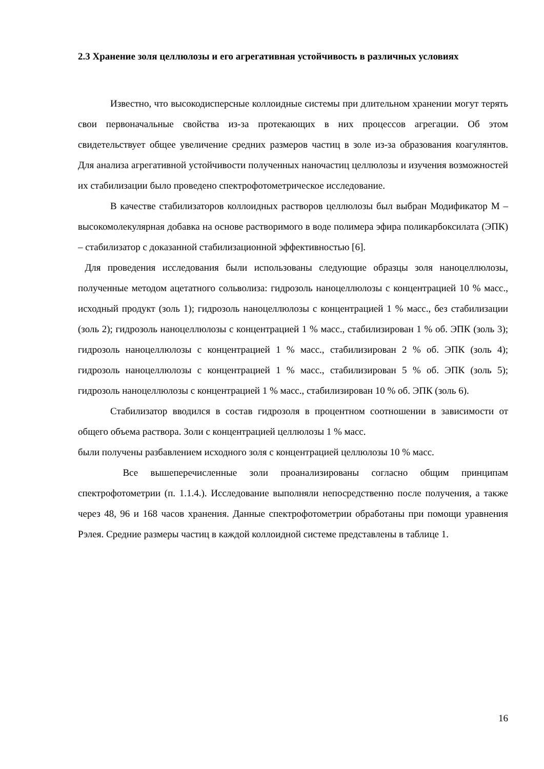2.3 Хранение золя целлюлозы и его агрегативная устойчивость в различных условиях
Известно, что высокодисперсные коллоидные системы при длительном хранении могут терять свои первоначальные свойства из-за протекающих в них процессов агрегации. Об этом свидетельствует общее увеличение средних размеров частиц в золе из-за образования коагулянтов. Для анализа агрегативной устойчивости полученных наночастиц целлюлозы и изучения возможностей их стабилизации было проведено спектрофотометрическое исследование.
В качестве стабилизаторов коллоидных растворов целлюлозы был выбран Модификатор М – высокомолекулярная добавка на основе растворимого в воде полимера эфира поликарбоксилата (ЭПК) – стабилизатор с доказанной стабилизационной эффективностью [6].
Для проведения исследования были использованы следующие образцы золя наноцеллюлозы, полученные методом ацетатного сольволиза: гидрозоль наноцеллюлозы с концентрацией 10 % масс., исходный продукт (золь 1); гидрозоль наноцеллюлозы с концентрацией 1 % масс., без стабилизации (золь 2); гидрозоль наноцеллюлозы с концентрацией 1 % масс., стабилизирован 1 % об. ЭПК (золь 3); гидрозоль наноцеллюлозы с концентрацией 1 % масс., стабилизирован 2 % об. ЭПК (золь 4); гидрозоль наноцеллюлозы с концентрацией 1 % масс., стабилизирован 5 % об. ЭПК (золь 5); гидрозоль наноцеллюлозы с концентрацией 1 % масс., стабилизирован 10 % об. ЭПК (золь 6).
Стабилизатор вводился в состав гидрозоля в процентном соотношении в зависимости от общего объема раствора. Золи с концентрацией целлюлозы 1 % масс.
были получены разбавлением исходного золя с концентрацией целлюлозы 10 % масс.
Все вышеперечисленные золи проанализированы согласно общим принципам спектрофотометрии (п. 1.1.4.). Исследование выполняли непосредственно после получения, а также через 48, 96 и 168 часов хранения. Данные спектрофотометрии обработаны при помощи уравнения Рэлея. Средние размеры частиц в каждой коллоидной системе представлены в таблице 1.
16